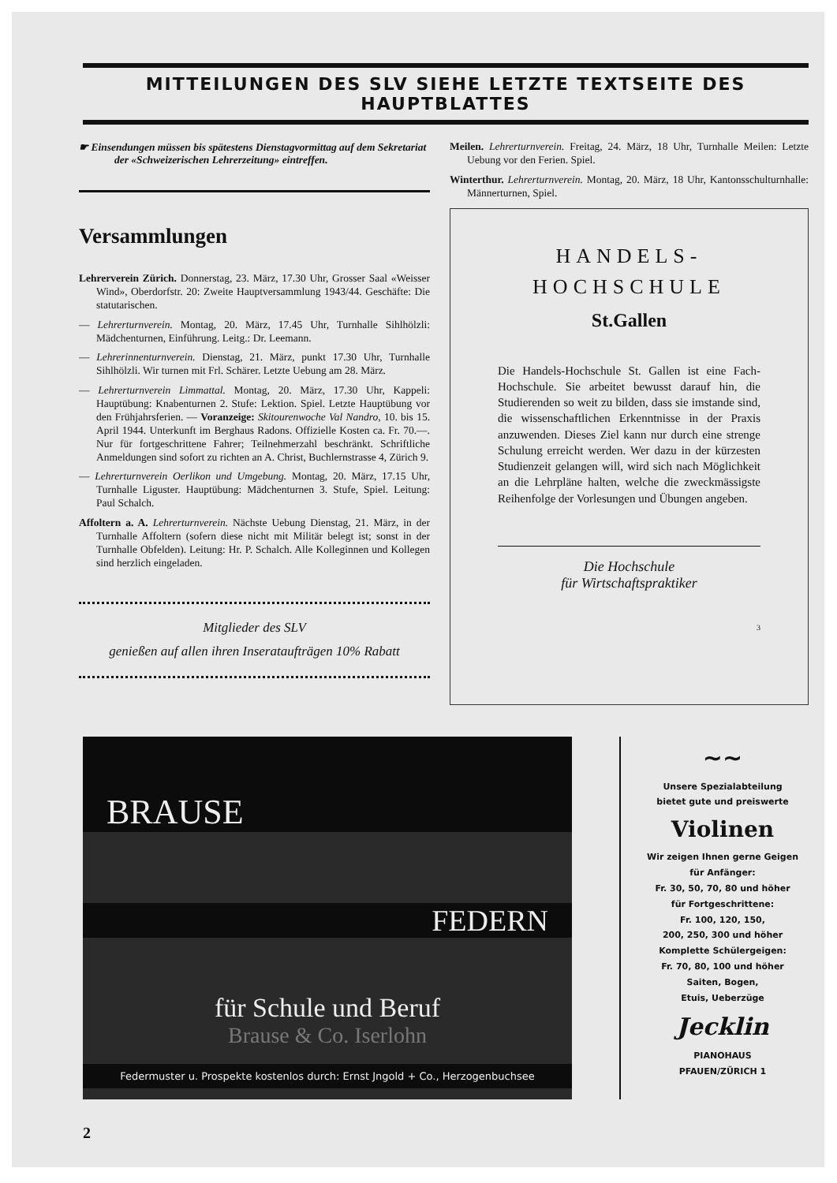MITTEILUNGEN DES SLV SIEHE LETZTE TEXTSEITE DES HAUPTBLATTES
☛ Einsendungen müssen bis spätestens Dienstagvormittag auf dem Sekretariat der «Schweizerischen Lehrerzeitung» eintreffen.
Versammlungen
Lehrerverein Zürich. Donnerstag, 23. März, 17.30 Uhr, Grosser Saal «Weisser Wind», Oberdorfstr. 20: Zweite Hauptversammlung 1943/44. Geschäfte: Die statutarischen.
— Lehrerturnverein. Montag, 20. März, 17.45 Uhr, Turnhalle Sihlhölzli: Mädchenturnen, Einführung. Leitg.: Dr. Leemann.
— Lehrerinnenturnverein. Dienstag, 21. März, punkt 17.30 Uhr, Turnhalle Sihlhölzli. Wir turnen mit Frl. Schärer. Letzte Uebung am 28. März.
— Lehrerturnverein Limmattal. Montag, 20. März, 17.30 Uhr, Kappeli: Hauptübung: Knabenturnen 2. Stufe: Lektion. Spiel. Letzte Hauptübung vor den Frühjahrsferien. — Voranzeige: Skitourenwoche Val Nandro, 10. bis 15. April 1944. Unterkunft im Berghaus Radons. Offizielle Kosten ca. Fr. 70.—. Nur für fortgeschrittene Fahrer; Teilnehmerzahl beschränkt. Schriftliche Anmeldungen sind sofort zu richten an A. Christ, Buchlernstrasse 4, Zürich 9.
— Lehrerturnverein Oerlikon und Umgebung. Montag, 20. März, 17.15 Uhr, Turnhalle Liguster. Hauptübung: Mädchenturnen 3. Stufe, Spiel. Leitung: Paul Schalch.
Affoltern a. A. Lehrerturnverein. Nächste Uebung Dienstag, 21. März, in der Turnhalle Affoltern (sofern diese nicht mit Militär belegt ist; sonst in der Turnhalle Obfelden). Leitung: Hr. P. Schalch. Alle Kolleginnen und Kollegen sind herzlich eingeladen.
Mitglieder des SLV
genießen auf allen ihren Inserataufträgen 10% Rabatt
Meilen. Lehrerturnverein. Freitag, 24. März, 18 Uhr, Turnhalle Meilen: Letzte Uebung vor den Ferien. Spiel.
Winterthur. Lehrerturnverein. Montag, 20. März, 18 Uhr, Kantonsschulturnhalle: Männerturnen, Spiel.
HANDELS-
HOCHSCHULE
St.Gallen
Die Handels-Hochschule St. Gallen ist eine Fach-Hochschule. Sie arbeitet bewusst darauf hin, die Studierenden so weit zu bilden, dass sie imstande sind, die wissenschaftlichen Erkenntnisse in der Praxis anzuwenden. Dieses Ziel kann nur durch eine strenge Schulung erreicht werden. Wer dazu in der kürzesten Studienzeit gelangen will, wird sich nach Möglichkeit an die Lehrpläne halten, welche die zweckmässigste Reihenfolge der Vorlesungen und Übungen angeben.
Die Hochschule
für Wirtschaftspraktiker
3
BRAUSE
FEDERN
für Schule und Beruf
Brause & Co. Iserlohn
Federmuster u. Prospekte kostenlos durch: Ernst Jngold + Co., Herzogenbuchsee
~~
Unsere Spezialabteilung
bietet gute und preiswerte
Violinen
Wir zeigen Ihnen gerne Geigen
für Anfänger:
Fr. 30, 50, 70, 80 und höher
für Fortgeschrittene:
Fr. 100, 120, 150,
200, 250, 300 und höher
Komplette Schülergeigen:
Fr. 70, 80, 100 und höher
Saiten, Bogen,
Etuis, Ueberzüge
Jecklin
PIANOHAUS
PFAUEN/ZÜRICH 1
2